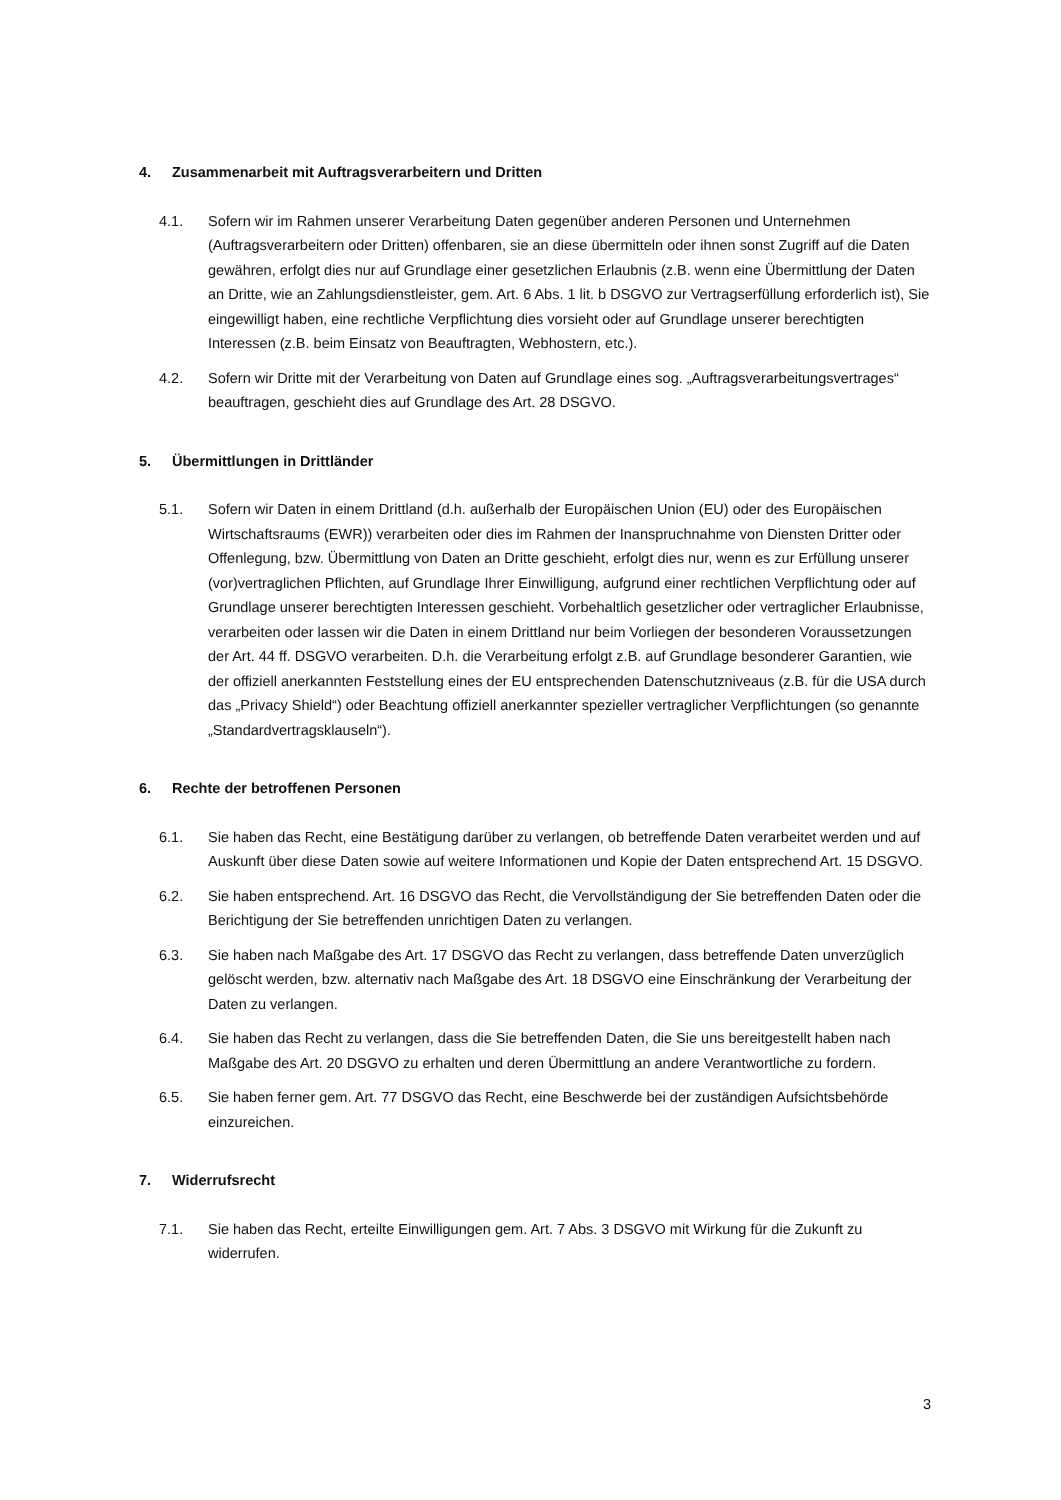4. Zusammenarbeit mit Auftragsverarbeitern und Dritten
4.1. Sofern wir im Rahmen unserer Verarbeitung Daten gegenüber anderen Personen und Unternehmen (Auftragsverarbeitern oder Dritten) offenbaren, sie an diese übermitteln oder ihnen sonst Zugriff auf die Daten gewähren, erfolgt dies nur auf Grundlage einer gesetzlichen Erlaubnis (z.B. wenn eine Übermittlung der Daten an Dritte, wie an Zahlungsdienstleister, gem. Art. 6 Abs. 1 lit. b DSGVO zur Vertragserfüllung erforderlich ist), Sie eingewilligt haben, eine rechtliche Verpflichtung dies vorsieht oder auf Grundlage unserer berechtigten Interessen (z.B. beim Einsatz von Beauftragten, Webhostern, etc.).
4.2. Sofern wir Dritte mit der Verarbeitung von Daten auf Grundlage eines sog. „Auftragsverarbeitungsvertrages“ beauftragen, geschieht dies auf Grundlage des Art. 28 DSGVO.
5. Übermittlungen in Drittländer
5.1. Sofern wir Daten in einem Drittland (d.h. außerhalb der Europäischen Union (EU) oder des Europäischen Wirtschaftsraums (EWR)) verarbeiten oder dies im Rahmen der Inanspruchnahme von Diensten Dritter oder Offenlegung, bzw. Übermittlung von Daten an Dritte geschieht, erfolgt dies nur, wenn es zur Erfüllung unserer (vor)vertraglichen Pflichten, auf Grundlage Ihrer Einwilligung, aufgrund einer rechtlichen Verpflichtung oder auf Grundlage unserer berechtigten Interessen geschieht. Vorbehaltlich gesetzlicher oder vertraglicher Erlaubnisse, verarbeiten oder lassen wir die Daten in einem Drittland nur beim Vorliegen der besonderen Voraussetzungen der Art. 44 ff. DSGVO verarbeiten. D.h. die Verarbeitung erfolgt z.B. auf Grundlage besonderer Garantien, wie der offiziell anerkannten Feststellung eines der EU entsprechenden Datenschutzniveaus (z.B. für die USA durch das „Privacy Shield“) oder Beachtung offiziell anerkannter spezieller vertraglicher Verpflichtungen (so genannte „Standardvertragsklauseln“).
6. Rechte der betroffenen Personen
6.1. Sie haben das Recht, eine Bestätigung darüber zu verlangen, ob betreffende Daten verarbeitet werden und auf Auskunft über diese Daten sowie auf weitere Informationen und Kopie der Daten entsprechend Art. 15 DSGVO.
6.2. Sie haben entsprechend. Art. 16 DSGVO das Recht, die Vervollständigung der Sie betreffenden Daten oder die Berichtigung der Sie betreffenden unrichtigen Daten zu verlangen.
6.3. Sie haben nach Maßgabe des Art. 17 DSGVO das Recht zu verlangen, dass betreffende Daten unverzüglich gelöscht werden, bzw. alternativ nach Maßgabe des Art. 18 DSGVO eine Einschränkung der Verarbeitung der Daten zu verlangen.
6.4. Sie haben das Recht zu verlangen, dass die Sie betreffenden Daten, die Sie uns bereitgestellt haben nach Maßgabe des Art. 20 DSGVO zu erhalten und deren Übermittlung an andere Verantwortliche zu fordern.
6.5. Sie haben ferner gem. Art. 77 DSGVO das Recht, eine Beschwerde bei der zuständigen Aufsichtsbehörde einzureichen.
7. Widerrufsrecht
7.1. Sie haben das Recht, erteilte Einwilligungen gem. Art. 7 Abs. 3 DSGVO mit Wirkung für die Zukunft zu widerrufen.
3